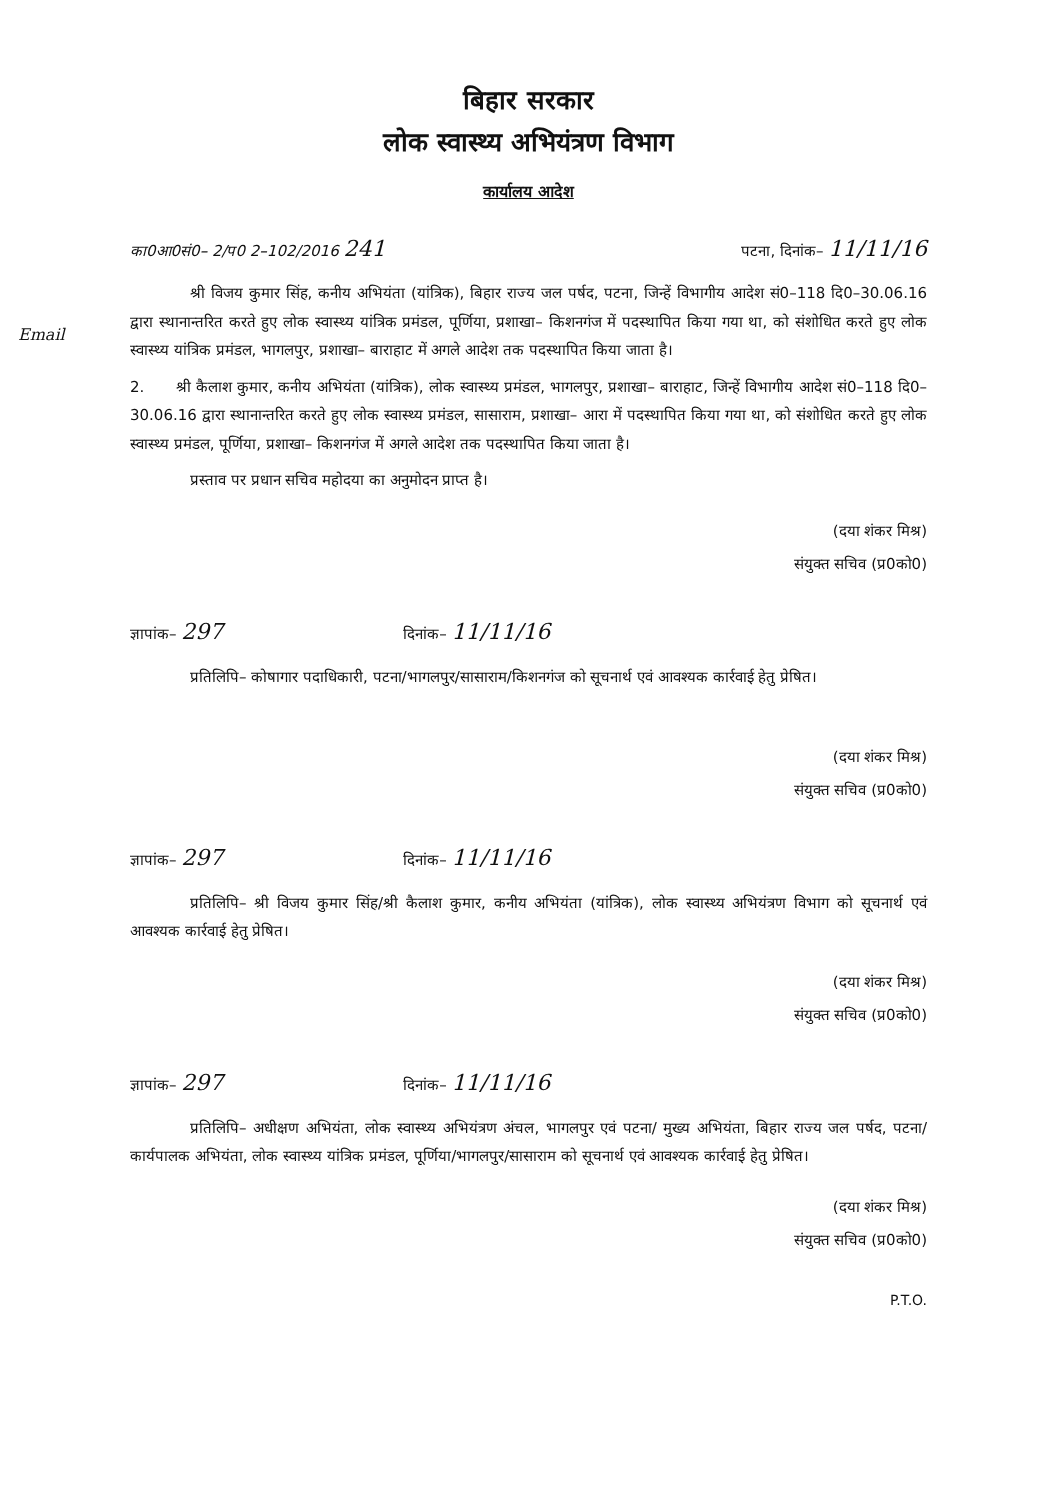बिहार सरकार
लोक स्वास्थ्य अभियंत्रण विभाग
कार्यालय आदेश
का0आ0सं0– 2/प0 2–102/2016 241 पटना, दिनांक– 11/11/16
Email
श्री विजय कुमार सिंह, कनीय अभियंता (यांत्रिक), बिहार राज्य जल पर्षद, पटना, जिन्हें विभागीय आदेश सं0–118 दि0–30.06.16 द्वारा स्थानान्तरित करते हुए लोक स्वास्थ्य यांत्रिक प्रमंडल, पूर्णिया, प्रशाखा– किशनगंज में पदस्थापित किया गया था, को संशोधित करते हुए लोक स्वास्थ्य यांत्रिक प्रमंडल, भागलपुर, प्रशाखा– बाराहाट में अगले आदेश तक पदस्थापित किया जाता है।
2. श्री कैलाश कुमार, कनीय अभियंता (यांत्रिक), लोक स्वास्थ्य प्रमंडल, भागलपुर, प्रशाखा– बाराहाट, जिन्हें विभागीय आदेश सं0–118 दि0–30.06.16 द्वारा स्थानान्तरित करते हुए लोक स्वास्थ्य प्रमंडल, सासाराम, प्रशाखा– आरा में पदस्थापित किया गया था, को संशोधित करते हुए लोक स्वास्थ्य प्रमंडल, पूर्णिया, प्रशाखा– किशनगंज में अगले आदेश तक पदस्थापित किया जाता है।
प्रस्ताव पर प्रधान सचिव महोदया का अनुमोदन प्राप्त है।
(दया शंकर मिश्र)
संयुक्त सचिव (प्र0को0)
ज्ञापांक– 297 दिनांक– 11/11/16
प्रतिलिपि– कोषागार पदाधिकारी, पटना/भागलपुर/सासाराम/किशनगंज को सूचनार्थ एवं आवश्यक कार्रवाई हेतु प्रेषित।
(दया शंकर मिश्र)
संयुक्त सचिव (प्र0को0)
ज्ञापांक– 297 दिनांक– 11/11/16
प्रतिलिपि– श्री विजय कुमार सिंह/श्री कैलाश कुमार, कनीय अभियंता (यांत्रिक), लोक स्वास्थ्य अभियंत्रण विभाग को सूचनार्थ एवं आवश्यक कार्रवाई हेतु प्रेषित।
(दया शंकर मिश्र)
संयुक्त सचिव (प्र0को0)
ज्ञापांक– 297 दिनांक– 11/11/16
प्रतिलिपि– अधीक्षण अभियंता, लोक स्वास्थ्य अभियंत्रण अंचल, भागलपुर एवं पटना/ मुख्य अभियंता, बिहार राज्य जल पर्षद, पटना/कार्यपालक अभियंता, लोक स्वास्थ्य यांत्रिक प्रमंडल, पूर्णिया/भागलपुर/सासाराम को सूचनार्थ एवं आवश्यक कार्रवाई हेतु प्रेषित।
(दया शंकर मिश्र)
संयुक्त सचिव (प्र0को0)
P.T.O.